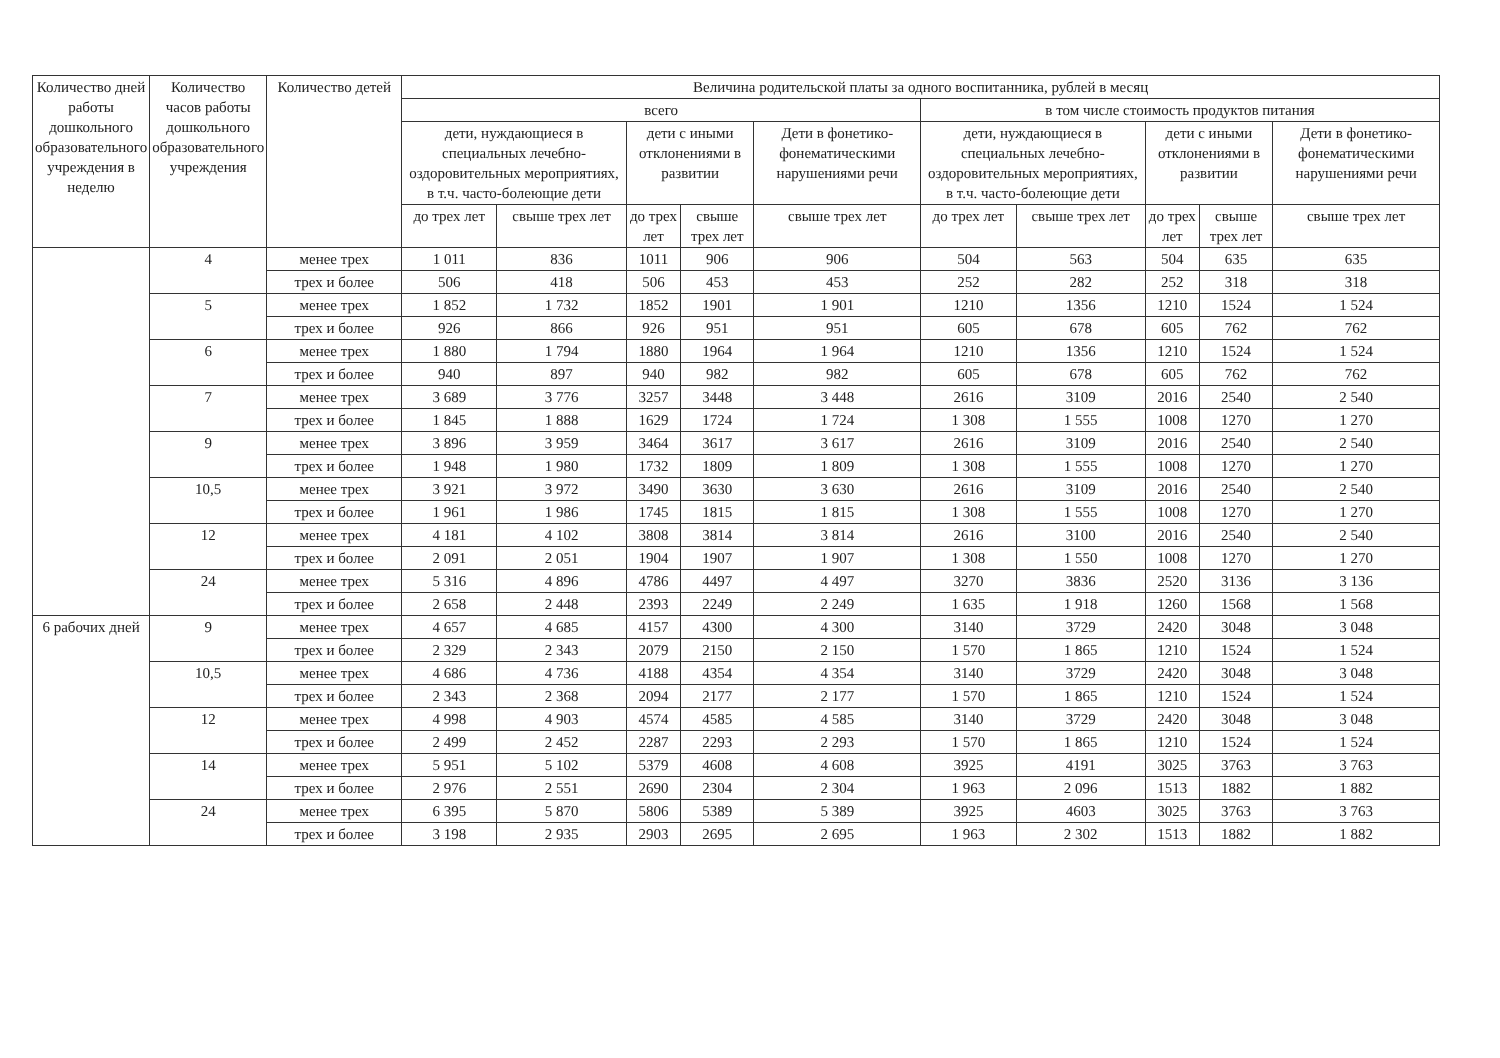| Количество дней работы дошкольного образовательного учреждения в неделю | Количество часов работы дошкольного образовательного учреждения | Количество детей | Величина родительской платы за одного воспитанника, рублей в месяц | | | | | | | | | |
| --- | --- | --- | --- | --- | --- | --- | --- | --- | --- | --- | --- | --- |
| | | | всего | | | | | в том числе стоимость продуктов питания | | | | |
| | | | дети, нуждающиеся в специальных лечебно-оздоровительных мероприятиях, в т.ч. часто-болеющие дети | | дети с иными отклонениями в развитии | | Дети в фонетико-фонематическими нарушениями речи | дети, нуждающиеся в специальных лечебно-оздоровительных мероприятиях, в т.ч. часто-болеющие дети | | дети с иными отклонениями в развитии | | Дети в фонетико-фонематическими нарушениями речи |
| | | | до трех лет | свыше трех лет | до трех лет | свыше трех лет | свыше трех лет | до трех лет | свыше трех лет | до трех лет | свыше трех лет | свыше трех лет |
| | 4 | менее трех | 1 011 | 836 | 1011 | 906 | 906 | 504 | 563 | 504 | 635 | 635 |
| | | трех и более | 506 | 418 | 506 | 453 | 453 | 252 | 282 | 252 | 318 | 318 |
| | 5 | менее трех | 1 852 | 1 732 | 1852 | 1901 | 1 901 | 1210 | 1356 | 1210 | 1524 | 1 524 |
| | | трех и более | 926 | 866 | 926 | 951 | 951 | 605 | 678 | 605 | 762 | 762 |
| | 6 | менее трех | 1 880 | 1 794 | 1880 | 1964 | 1 964 | 1210 | 1356 | 1210 | 1524 | 1 524 |
| | | трех и более | 940 | 897 | 940 | 982 | 982 | 605 | 678 | 605 | 762 | 762 |
| | 7 | менее трех | 3 689 | 3 776 | 3257 | 3448 | 3 448 | 2616 | 3109 | 2016 | 2540 | 2 540 |
| | | трех и более | 1 845 | 1 888 | 1629 | 1724 | 1 724 | 1 308 | 1 555 | 1008 | 1270 | 1 270 |
| | 9 | менее трех | 3 896 | 3 959 | 3464 | 3617 | 3 617 | 2616 | 3109 | 2016 | 2540 | 2 540 |
| | | трех и более | 1 948 | 1 980 | 1732 | 1809 | 1 809 | 1 308 | 1 555 | 1008 | 1270 | 1 270 |
| | 10,5 | менее трех | 3 921 | 3 972 | 3490 | 3630 | 3 630 | 2616 | 3109 | 2016 | 2540 | 2 540 |
| | | трех и более | 1 961 | 1 986 | 1745 | 1815 | 1 815 | 1 308 | 1 555 | 1008 | 1270 | 1 270 |
| | 12 | менее трех | 4 181 | 4 102 | 3808 | 3814 | 3 814 | 2616 | 3100 | 2016 | 2540 | 2 540 |
| | | трех и более | 2 091 | 2 051 | 1904 | 1907 | 1 907 | 1 308 | 1 550 | 1008 | 1270 | 1 270 |
| | 24 | менее трех | 5 316 | 4 896 | 4786 | 4497 | 4 497 | 3270 | 3836 | 2520 | 3136 | 3 136 |
| | | трех и более | 2 658 | 2 448 | 2393 | 2249 | 2 249 | 1 635 | 1 918 | 1260 | 1568 | 1 568 |
| 6 рабочих дней | 9 | менее трех | 4 657 | 4 685 | 4157 | 4300 | 4 300 | 3140 | 3729 | 2420 | 3048 | 3 048 |
| | | трех и более | 2 329 | 2 343 | 2079 | 2150 | 2 150 | 1 570 | 1 865 | 1210 | 1524 | 1 524 |
| | 10,5 | менее трех | 4 686 | 4 736 | 4188 | 4354 | 4 354 | 3140 | 3729 | 2420 | 3048 | 3 048 |
| | | трех и более | 2 343 | 2 368 | 2094 | 2177 | 2 177 | 1 570 | 1 865 | 1210 | 1524 | 1 524 |
| | 12 | менее трех | 4 998 | 4 903 | 4574 | 4585 | 4 585 | 3140 | 3729 | 2420 | 3048 | 3 048 |
| | | трех и более | 2 499 | 2 452 | 2287 | 2293 | 2 293 | 1 570 | 1 865 | 1210 | 1524 | 1 524 |
| | 14 | менее трех | 5 951 | 5 102 | 5379 | 4608 | 4 608 | 3925 | 4191 | 3025 | 3763 | 3 763 |
| | | трех и более | 2 976 | 2 551 | 2690 | 2304 | 2 304 | 1 963 | 2 096 | 1513 | 1882 | 1 882 |
| | 24 | менее трех | 6 395 | 5 870 | 5806 | 5389 | 5 389 | 3925 | 4603 | 3025 | 3763 | 3 763 |
| | | трех и более | 3 198 | 2 935 | 2903 | 2695 | 2 695 | 1 963 | 2 302 | 1513 | 1882 | 1 882 |